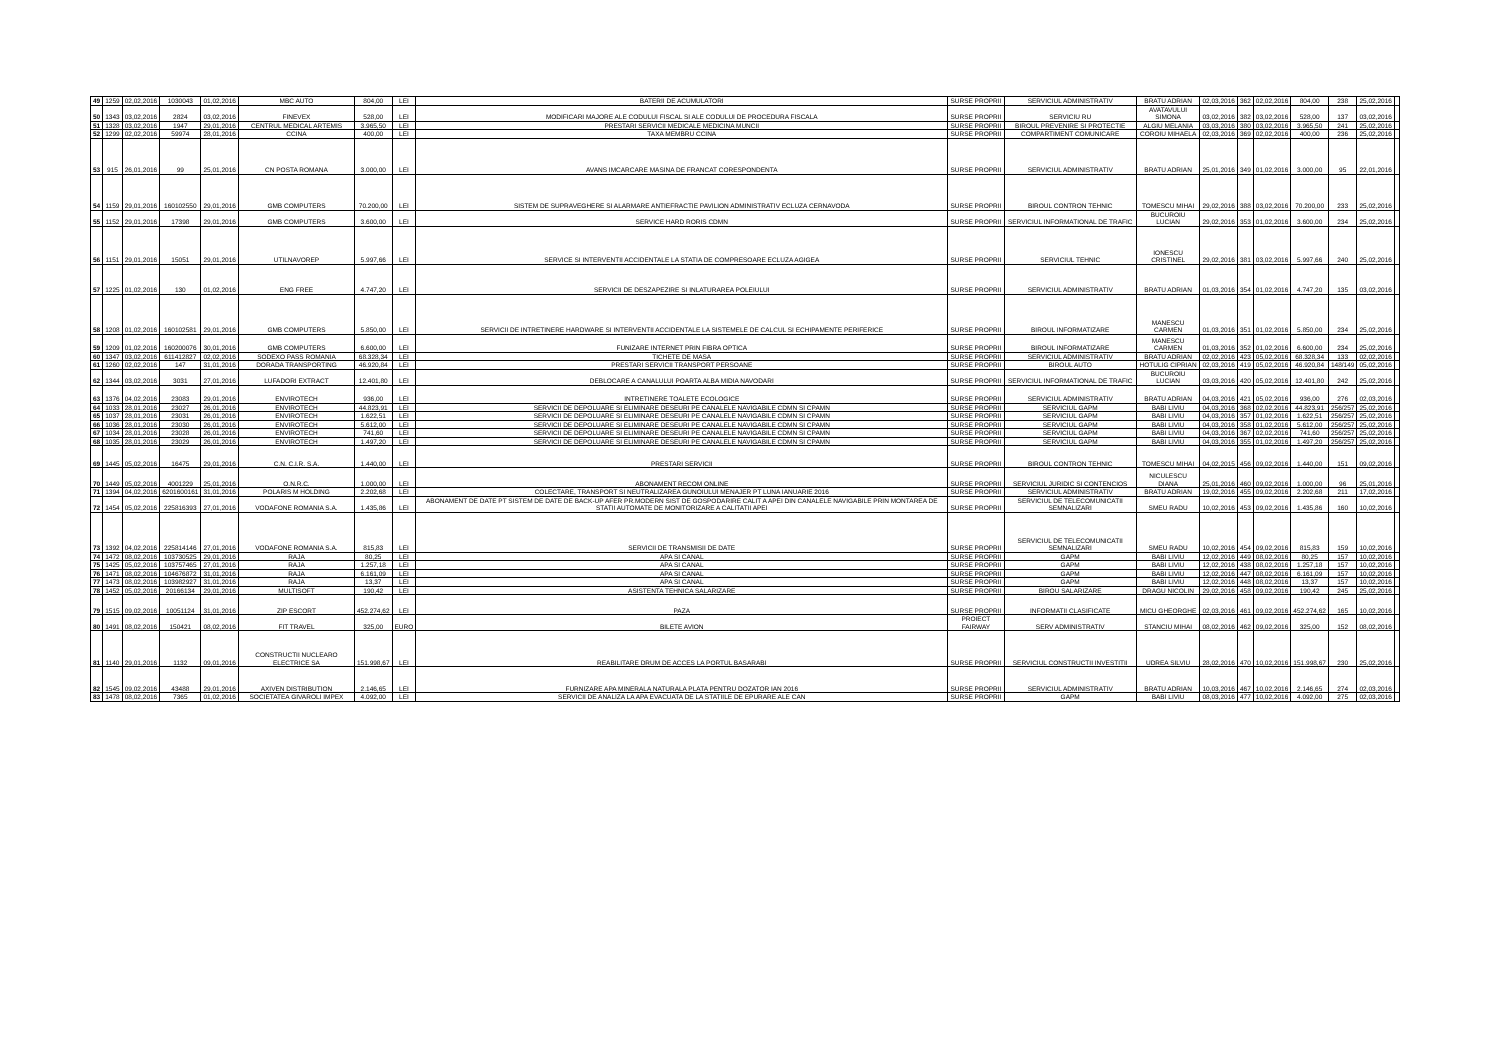| 49 | 1259 | 02,02,2016 | 1030043 | 01,02,2016 | MBC AUTO | 804,00 | LEI | BATERII DE ACUMULATORI | SURSE PROPRII | SERVICIUL ADMINISTRATIV | BRATU ADRIAN | 02,03,2016 | 362 | 02,02,2016 | 804,00 | 238 | 25,02,2016 | |
| 50 | 1343 | 03,02,2016 | 2824 | 03,02,2016 | FINEVEX | 528,00 | LEI | MODIFICARI MAJORE ALE CODULUI FISCAL SI ALE CODULUI DE PROCEDURA FISCALA | SURSE PROPRII | SERVICIU RU | AVATAVULUI SIMONA | 03,02,2016 | 382 | 03,02,2016 | 528,00 | 137 | 03,02,2016 | |
| 51 | 1328 | 03,02,2016 | 1947 | 29,01,2016 | CENTRUL MEDICAL ARTEMIS | 3.965,50 | LEI | PRESTARI SERVICII MEDICALE MEDICINA MUNCII | SURSE PROPRII | BIROUL PREVENIRE SI PROTECTIE | ALGIU MELANIA | 03,03,2016 | 380 | 03,02,2016 | 3.965,50 | 241 | 25,02,2016 | |
| 52 | 1299 | 02,02,2016 | 59974 | 28,01,2016 | CCINA | 400,00 | LEI | TAXA MEMBRU CCINA | SURSE PROPRII | COMPARTIMENT COMUNICARE | COROIU MIHAELA | 02,03,2016 | 369 | 02,02,2016 | 400,00 | 236 | 25,02,2016 | |
| 53 | 915 | 26,01,2016 | 99 | 25,01,2016 | CN POSTA ROMANA | 3.000,00 | LEI | AVANS IMCARCARE MASINA DE FRANCAT CORESPONDENTA | SURSE PROPRII | SERVICIUL ADMINISTRATIV | BRATU ADRIAN | 25,01,2016 | 349 | 01,02,2016 | 3.000,00 | 95 | 22,01,2016 | |
| 54 | 1159 | 29,01,2016 | 160102550 | 29,01,2016 | GMB COMPUTERS | 70.200,00 | LEI | SISTEM DE SUPRAVEGHERE SI ALARMARE ANTIEFRACTIE PAVILION ADMINISTRATIV ECLUZA CERNAVODA | SURSE PROPRII | BIROUL CONTRON TEHNIC | TOMESCU MIHAI | 29,02,2016 | 388 | 03,02,2016 | 70.200,00 | 233 | 25,02,2016 | |
| 55 | 1152 | 29,01,2016 | 17398 | 29,01,2016 | GMB COMPUTERS | 3.600,00 | LEI | SERVICE HARD RORIS CDMN | SURSE PROPRII | SERVICIUL INFORMATIONAL DE TRAFIC | BUCUROIU LUCIAN | 29,02,2016 | 353 | 01,02,2016 | 3.600,00 | 234 | 25,02,2016 | |
| 56 | 1151 | 29,01,2016 | 15051 | 29,01,2016 | UTILNAVOREP | 5.997,66 | LEI | SERVICE SI INTERVENTII ACCIDENTALE LA STATIA DE COMPRESOARE ECLUZA AGIGEA | SURSE PROPRII | SERVICIUL TEHNIC | IONESCU CRISTINEL | 29,02,2016 | 381 | 03,02,2016 | 5.997,66 | 240 | 25,02,2016 | |
| 57 | 1225 | 01,02,2016 | 130 | 01,02,2016 | ENG FREE | 4.747,20 | LEI | SERVICII DE DESZAPEZIRE SI INLATURAREA POLEIULUI | SURSE PROPRII | SERVICIUL ADMINISTRATIV | BRATU ADRIAN | 01,03,2016 | 354 | 01,02,2016 | 4.747,20 | 135 | 03,02,2016 | |
| 58 | 1208 | 01,02,2016 | 160102581 | 29,01,2016 | GMB COMPUTERS | 5.850,00 | LEI | SERVICII DE INTRETINERE HARDWARE SI INTERVENTII ACCIDENTALE LA SISTEMELE DE CALCUL SI ECHIPAMENTE PERIFERICE | SURSE PROPRII | BIROUL INFORMATIZARE | MANESCU CARMEN | 01,03,2016 | 351 | 01,02,2016 | 5.850,00 | 234 | 25,02,2016 | |
| 59 | 1209 | 01,02,2016 | 160200076 | 30,01,2016 | GMB COMPUTERS | 6.600,00 | LEI | FUNIZARE INTERNET PRIN FIBRA OPTICA | SURSE PROPRII | BIROUL INFORMATIZARE | MANESCU CARMEN | 01,03,2016 | 352 | 01,02,2016 | 6.600,00 | 234 | 25,02,2016 | |
| 60 | 1347 | 03,02,2016 | 611412827 | 02,02,2016 | SODEXO PASS ROMANIA | 68.328,34 | LEI | TICHETE DE MASA | SURSE PROPRII | SERVICIUL ADMINISTRATIV | BRATU ADRIAN | 02,02,2016 | 423 | 05,02,2016 | 68.328,34 | 133 | 02,02,2016 | |
| 61 | 1260 | 02,02,2016 | 147 | 31,01,2016 | DORADA TRANSPORTING | 46.920,84 | LEI | PRESTARI SERVICII TRANSPORT PERSOANE | SURSE PROPRII | BIROUL AUTO | HOTULIG CIPRIAN | 02,03,2016 | 419 | 05,02,2016 | 46.920,84 | 148/149 | 05,02,2016 | |
| 62 | 1344 | 03,02,2016 | 3031 | 27,01,2016 | LUFADORI EXTRACT | 12.401,80 | LEI | DEBLOCARE A CANALULUI POARTA ALBA MIDIA NAVODARI | SURSE PROPRII | SERVICIUL INFORMATIONAL DE TRAFIC | BUCUROIU LUCIAN | 03,03,2016 | 420 | 05,02,2016 | 12.401,80 | 242 | 25,02,2016 | |
| 63 | 1376 | 04,02,2016 | 23083 | 29,01,2016 | ENVIROTECH | 936,00 | LEI | INTRETINERE TOALETE ECOLOGICE | SURSE PROPRII | SERVICIUL ADMINISTRATIV | BRATU ADRIAN | 04,03,2016 | 421 | 05,02,2016 | 936,00 | 276 | 02,03,2016 | |
| 64 | 1033 | 28,01,2016 | 23027 | 26,01,2016 | ENVIROTECH | 44.823,91 | LEI | SERVICII DE DEPOLUARE SI ELIMINARE DESEURI PE CANALELE NAVIGABILE CDMN SI CPAMN | SURSE PROPRII | SERVICIUL GAPM | BABI LIVIU | 04,03,2016 | 368 | 02,02,2016 | 44.823,91 | 256/257 | 25,02,2016 | |
| 65 | 1037 | 28,01,2016 | 23031 | 26,01,2016 | ENVIROTECH | 1.622,51 | LEI | SERVICII DE DEPOLUARE SI ELIMINARE DESEURI PE CANALELE NAVIGABILE CDMN SI CPAMN | SURSE PROPRII | SERVICIUL GAPM | BABI LIVIU | 04,03,2016 | 357 | 01,02,2016 | 1.622,51 | 256/257 | 25,02,2016 | |
| 66 | 1036 | 28,01,2016 | 23030 | 26,01,2016 | ENVIROTECH | 5.612,00 | LEI | SERVICII DE DEPOLUARE SI ELIMINARE DESEURI PE CANALELE NAVIGABILE CDMN SI CPAMN | SURSE PROPRII | SERVICIUL GAPM | BABI LIVIU | 04,03,2016 | 358 | 01,02,2016 | 5.612,00 | 256/257 | 25,02,2016 | |
| 67 | 1034 | 28,01,2016 | 23028 | 26,01,2016 | ENVIROTECH | 741,60 | LEI | SERVICII DE DEPOLUARE SI ELIMINARE DESEURI PE CANALELE NAVIGABILE CDMN SI CPAMN | SURSE PROPRII | SERVICIUL GAPM | BABI LIVIU | 04,03,2016 | 367 | 02,02,2016 | 741,60 | 256/257 | 25,02,2016 | |
| 68 | 1035 | 28,01,2016 | 23029 | 26,01,2016 | ENVIROTECH | 1.497,20 | LEI | SERVICII DE DEPOLUARE SI ELIMINARE DESEURI PE CANALELE NAVIGABILE CDMN SI CPAMN | SURSE PROPRII | SERVICIUL GAPM | BABI LIVIU | 04,03,2016 | 355 | 01,02,2016 | 1.497,20 | 256/257 | 25,02,2016 | |
| 69 | 1445 | 05,02,2016 | 16475 | 29,01,2016 | C.N. C.I.R. S.A. | 1.440,00 | LEI | PRESTARI SERVICII | SURSE PROPRII | BIROUL CONTRON TEHNIC | TOMESCU MIHAI | 04,02,2015 | 456 | 09,02,2016 | 1.440,00 | 151 | 09,02,2016 | |
| 70 | 1449 | 05,02,2016 | 4001229 | 25,01,2016 | O.N.R.C. | 1.000,00 | LEI | ABONAMENT RECOM ONLINE | SURSE PROPRII | SERVICIUL JURIDIC SI CONTENCIOS | NICULESCU DIANA | 25,01,2016 | 460 | 09,02,2016 | 1.000,00 | 96 | 25,01,2016 | |
| 71 | 1394 | 04,02,2016 | 6201600161 | 31,01,2016 | POLARIS M HOLDING | 2.202,68 | LEI | COLECTARE, TRANSPORT SI NEUTRALIZAREA GUNOIULUI MENAJER PT LUNA IANUARIE 2016 | SURSE PROPRII | SERVICIUL ADMINISTRATIV | BRATU ADRIAN | 19,02,2016 | 455 | 09,02,2016 | 2.202,68 | 211 | 17,02,2016 | |
| 72 | 1454 | 05,02,2016 | 225816393 | 27,01,2016 | VODAFONE ROMANIA S.A. | 1.435,86 | LEI | ABONAMENT DE DATE PT SISTEM DE DATE DE BACK-UP AFER PR.MODERN SIST DE GOSPODARIRE CALIT A APEI DIN CANALELE NAVIGABILE PRIN MONTAREA DE STATII AUTOMATE DE MONITORIZARE A CALITATII APEI | SURSE PROPRII | SERVICIUL DE TELECOMUNICATII SEMNALIZARI | SMEU RADU | 10,02,2016 | 453 | 09,02,2016 | 1.435,86 | 160 | 10,02,2016 | |
| 73 | 1392 | 04,02,2016 | 225814146 | 27,01,2016 | VODAFONE ROMANIA S.A. | 815,83 | LEI | SERVICII DE TRANSMISII DE DATE | SURSE PROPRII | SERVICIUL DE TELECOMUNICATII SEMNALIZARI | SMEU RADU | 10,02,2016 | 454 | 09,02,2016 | 815,83 | 159 | 10,02,2016 | |
| 74 | 1472 | 08,02,2016 | 103730525 | 29,01,2016 | RAJA | 80,25 | LEI | APA SI CANAL | SURSE PROPRII | GAPM | BABI LIVIU | 12,02,2016 | 449 | 08,02,2016 | 80,25 | 157 | 10,02,2016 | |
| 75 | 1425 | 05,02,2016 | 103757465 | 27,01,2016 | RAJA | 1.257,18 | LEI | APA SI CANAL | SURSE PROPRII | GAPM | BABI LIVIU | 12,02,2016 | 438 | 08,02,2016 | 1.257,18 | 157 | 10,02,2016 | |
| 76 | 1471 | 08,02,2016 | 104676872 | 31,01,2016 | RAJA | 6.161,09 | LEI | APA SI CANAL | SURSE PROPRII | GAPM | BABI LIVIU | 12,02,2016 | 447 | 08,02,2016 | 6.161,09 | 157 | 10,02,2016 | |
| 77 | 1473 | 08,02,2016 | 103982927 | 31,01,2016 | RAJA | 13,37 | LEI | APA SI CANAL | SURSE PROPRII | GAPM | BABI LIVIU | 12,02,2016 | 448 | 08,02,2016 | 13,37 | 157 | 10,02,2016 | |
| 78 | 1452 | 05,02,2016 | 20166134 | 29,01,2016 | MULTISOFT | 190,42 | LEI | ASISTENTA TEHNICA SALARIZARE | SURSE PROPRII | BIROU SALARIZARE | DRAGU NICOLIN | 29,02,2016 | 458 | 09,02,2016 | 190,42 | 245 | 25,02,2016 | |
| 79 | 1515 | 09,02,2016 | 10051124 | 31,01,2016 | ZIP ESCORT | 452.274,62 | LEI | PAZA | SURSE PROPRII | INFORMATII CLASIFICATE | MICU GHEORGHE | 02,03,2016 | 461 | 09,02,2016 | 452.274,62 | 165 | 10,02,2016 | |
| 80 | 1491 | 08,02,2016 | 150421 | 08,02,2016 | FIT TRAVEL | 325,00 | EURO | BILETE AVION | PROIECT FAIRWAY | SERV ADMINISTRATIV | STANCIU MIHAI | 08,02,2016 | 462 | 09,02,2016 | 325,00 | 152 | 08,02,2016 | |
| 81 | 1140 | 29,01,2016 | 1132 | 09,01,2016 | CONSTRUCTII NUCLEARO ELECTRICE SA | 151.998,67 | LEI | REABILITARE DRUM DE ACCES LA PORTUL BASARABI | SURSE PROPRII | SERVICIUL CONSTRUCTII INVESTITII | UDREA SILVIU | 28,02,2016 | 470 | 10,02,2016 | 151.998,67 | 230 | 25,02,2016 | |
| 82 | 1545 | 09,02,2016 | 43488 | 29,01,2016 | AXIVEN DISTRIBUTION | 2.146,65 | LEI | FURNIZARE APA MINERALA NATURALA PLATA PENTRU DOZATOR IAN 2016 | SURSE PROPRII | SERVICIUL ADMINISTRATIV | BRATU ADRIAN | 10,03,2016 | 467 | 10,02,2016 | 2.146,65 | 274 | 02,03,2016 | |
| 83 | 1478 | 08,02,2016 | 7365 | 01,02,2016 | SOCIETATEA GIVAROLI IMPEX | 4.092,00 | LEI | SERVICII DE ANALIZA LA APA EVACUATA DE LA STATIILE DE EPURARE ALE CAN | SURSE PROPRII | GAPM | BABI LIVIU | 08,03,2016 | 477 | 10,02,2016 | 4.092,00 | 275 | 02,03,2016 | |